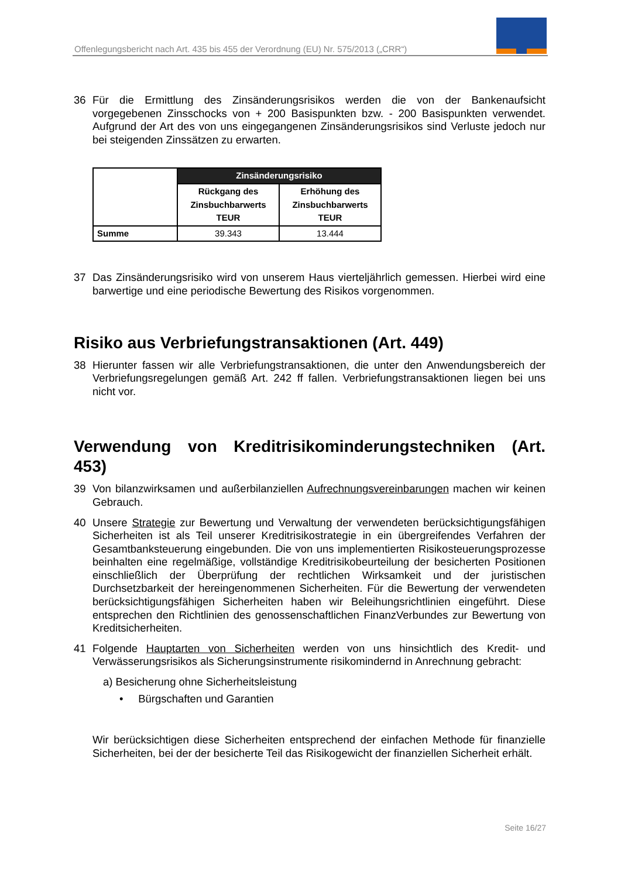Offenlegungsbericht nach Art. 435 bis 455 der Verordnung (EU) Nr. 575/2013 („CRR“)
36 Für die Ermittlung des Zinsänderungsrisikos werden die von der Bankenaufsicht vorgegebenen Zinsschocks von + 200 Basispunkten bzw. - 200 Basispunkten verwendet. Aufgrund der Art des von uns eingegangenen Zinsänderungsrisikos sind Verluste jedoch nur bei steigenden Zinssätzen zu erwarten.
| | Zinsänderungsrisiko | |
| | Rückgang des Zinsbuchbarwerts TEUR | Erhöhung des Zinsbuchbarwerts TEUR |
| Summe | 39.343 | 13.444 |
37 Das Zinsänderungsrisiko wird von unserem Haus vierteljährlich gemessen. Hierbei wird eine barwertige und eine periodische Bewertung des Risikos vorgenommen.
Risiko aus Verbriefungstransaktionen (Art. 449)
38 Hierunter fassen wir alle Verbriefungstransaktionen, die unter den Anwendungsbereich der Verbriefungsregelungen gemäß Art. 242 ff fallen. Verbriefungstransaktionen liegen bei uns nicht vor.
Verwendung von Kreditrisikominderungstechniken (Art. 453)
39 Von bilanzwirksamen und außerbilanziellen Aufrechnungsvereinbarungen machen wir keinen Gebrauch.
40 Unsere Strategie zur Bewertung und Verwaltung der verwendeten berücksichtigungsfähigen Sicherheiten ist als Teil unserer Kreditrisikostrategie in ein übergreifendes Verfahren der Gesamtbanksteuerung eingebunden. Die von uns implementierten Risikosteuerungsprozesse beinhalten eine regelmäßige, vollständige Kreditrisikobeurteilung der besicherten Positionen einschließlich der Überprüfung der rechtlichen Wirksamkeit und der juristischen Durchsetzbarkeit der hereingenommenen Sicherheiten. Für die Bewertung der verwendeten berücksichtigungsfähigen Sicherheiten haben wir Beleihungsrichtlinien eingeführt. Diese entsprechen den Richtlinien des genossenschaftlichen FinanzVerbundes zur Bewertung von Kreditsicherheiten.
41 Folgende Hauptarten von Sicherheiten werden von uns hinsichtlich des Kredit- und Verwässerungsrisikos als Sicherungsinstrumente risikomindernd in Anrechnung gebracht:
a) Besicherung ohne Sicherheitsleistung
• Bürgschaften und Garantien
Wir berücksichtigen diese Sicherheiten entsprechend der einfachen Methode für finanzielle Sicherheiten, bei der der besicherte Teil das Risikogewicht der finanziellen Sicherheit erhält.
Seite 16/27